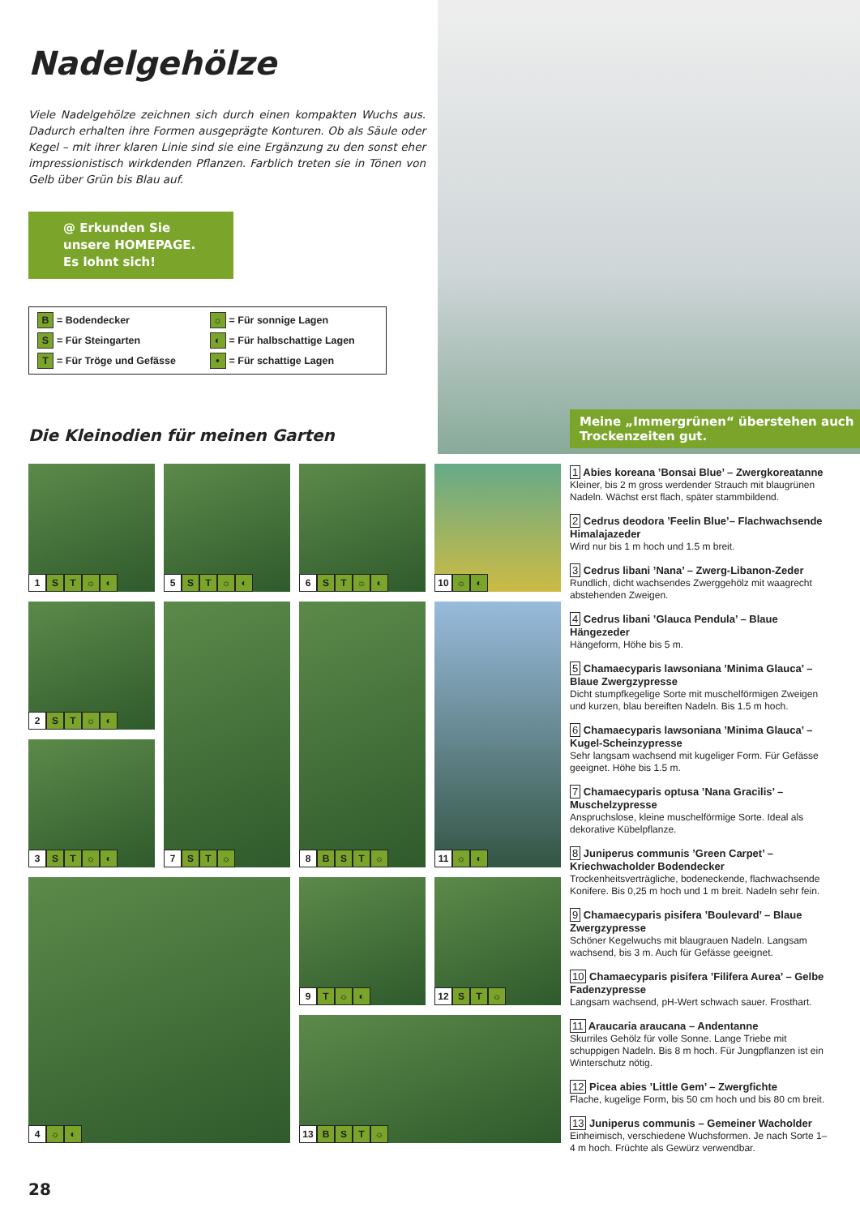Nadelgehölze
Viele Nadelgehölze zeichnen sich durch einen kompakten Wuchs aus. Dadurch erhalten ihre Formen ausgeprägte Konturen. Ob als Säule oder Kegel – mit ihrer klaren Linie sind sie eine Ergänzung zu den sonst eher impressionistisch wirkdenden Pflanzen. Farblich treten sie in Tönen von Gelb über Grün bis Blau auf.
@ Erkunden Sie
unsere HOMEPAGE.
Es lohnt sich!
B = Bodendecker
☼ = Für sonnige Lagen
S = Für Steingarten
◐ = Für halbschattige Lagen
T = Für Tröge und Gefässe
• = Für schattige Lagen
Meine „Immergrünen“ überstehen auch Trockenzeiten gut.
Die Kleinodien für meinen Garten
1 ST ☼ ◐
5 ST ☼ ◐
6 ST ☼ ◐
10 ☼ ◐
2 ST ☼ ◐
7 ST ☼
8 BST ☼
11 ☼ ◐
3 ST ☼ ◐
4 ☼ ◐
9 T ☼ ◐
12 ST ☼
13 BST ☼
1 Abies koreana ’Bonsai Blue’ – Zwergkoreatanne
Kleiner, bis 2 m gross werdender Strauch mit blaugrünen Nadeln. Wächst erst flach, später stammbildend.
2 Cedrus deodora ’Feelin Blue’– Flachwachsende Himalajazeder
Wird nur bis 1 m hoch und 1.5 m breit.
3 Cedrus libani ’Nana’ – Zwerg-Libanon-Zeder
Rundlich, dicht wachsendes Zwerggehölz mit waagrecht abstehenden Zweigen.
4 Cedrus libani ’Glauca Pendula’ – Blaue Hängezeder
Hängeform, Höhe bis 5 m.
5 Chamaecyparis lawsoniana ’Minima Glauca’ – Blaue Zwergzypresse
Dicht stumpfkegelige Sorte mit muschelförmigen Zweigen und kurzen, blau bereiften Nadeln. Bis 1.5 m hoch.
6 Chamaecyparis lawsoniana ’Minima Glauca’ – Kugel-Scheinzypresse
Sehr langsam wachsend mit kugeliger Form. Für Gefässe geeignet. Höhe bis 1.5 m.
7 Chamaecyparis optusa ’Nana Gracilis’ – Muschelzypresse
Anspruchslose, kleine muschelförmige Sorte. Ideal als dekorative Kübelpflanze.
8 Juniperus communis ’Green Carpet’ – Kriechwacholder Bodendecker
Trockenheitsverträgliche, bodeneckende, flachwachsende Konifere. Bis 0,25 m hoch und 1 m breit. Nadeln sehr fein.
9 Chamaecyparis pisifera ’Boulevard’ – Blaue Zwergzypresse
Schöner Kegelwuchs mit blaugrauen Nadeln. Langsam wachsend, bis 3 m. Auch für Gefässe geeignet.
10 Chamaecyparis pisifera ’Filifera Aurea’ – Gelbe Fadenzypresse
Langsam wachsend, pH-Wert schwach sauer. Frosthart.
11 Araucaria araucana – Andentanne
Skurriles Gehölz für volle Sonne. Lange Triebe mit schuppigen Nadeln. Bis 8 m hoch. Für Jungpflanzen ist ein Winterschutz nötig.
12 Picea abies ’Little Gem’ – Zwergfichte
Flache, kugelige Form, bis 50 cm hoch und bis 80 cm breit.
13 Juniperus communis – Gemeiner Wacholder
Einheimisch, verschiedene Wuchsformen. Je nach Sorte 1–4 m hoch. Früchte als Gewürz verwendbar.
28